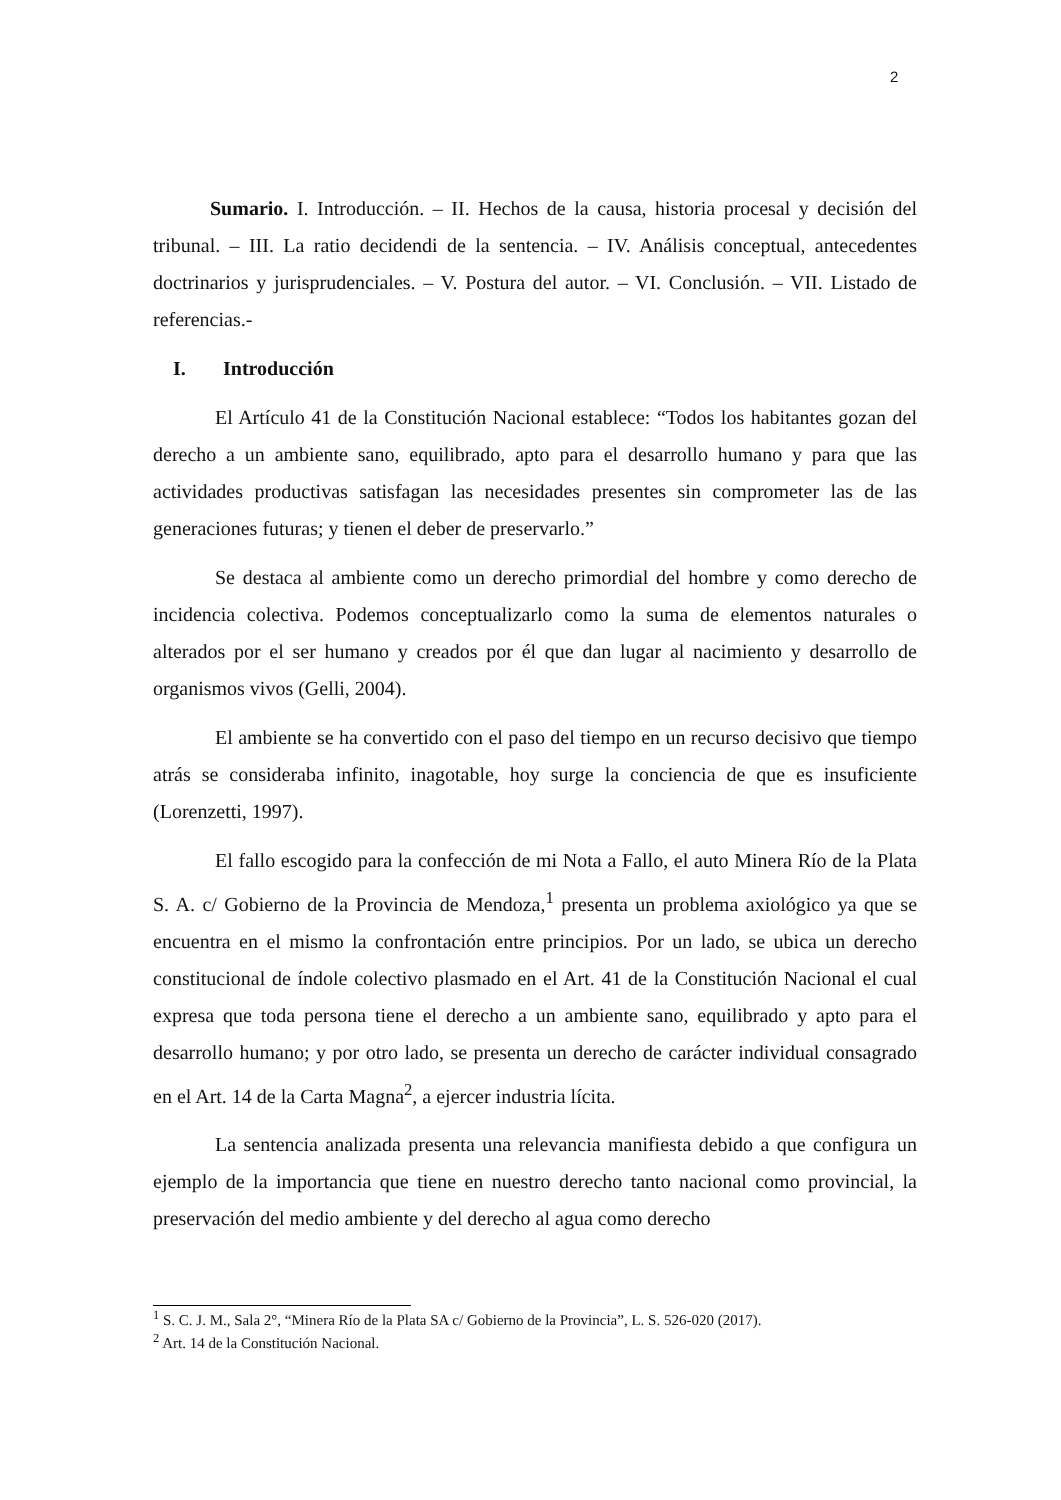2
Sumario. I. Introducción. – II. Hechos de la causa, historia procesal y decisión del tribunal. – III. La ratio decidendi de la sentencia. – IV. Análisis conceptual, antecedentes doctrinarios y jurisprudenciales. – V. Postura del autor. – VI. Conclusión. – VII. Listado de referencias.-
I. Introducción
El Artículo 41 de la Constitución Nacional establece: “Todos los habitantes gozan del derecho a un ambiente sano, equilibrado, apto para el desarrollo humano y para que las actividades productivas satisfagan las necesidades presentes sin comprometer las de las generaciones futuras; y tienen el deber de preservarlo.”
Se destaca al ambiente como un derecho primordial del hombre y como derecho de incidencia colectiva. Podemos conceptualizarlo como la suma de elementos naturales o alterados por el ser humano y creados por él que dan lugar al nacimiento y desarrollo de organismos vivos (Gelli, 2004).
El ambiente se ha convertido con el paso del tiempo en un recurso decisivo que tiempo atrás se consideraba infinito, inagotable, hoy surge la conciencia de que es insuficiente (Lorenzetti, 1997).
El fallo escogido para la confección de mi Nota a Fallo, el auto Minera Río de la Plata S. A. c/ Gobierno de la Provincia de Mendoza,<sup>1</sup> presenta un problema axiológico ya que se encuentra en el mismo la confrontación entre principios. Por un lado, se ubica un derecho constitucional de índole colectivo plasmado en el Art. 41 de la Constitución Nacional el cual expresa que toda persona tiene el derecho a un ambiente sano, equilibrado y apto para el desarrollo humano; y por otro lado, se presenta un derecho de carácter individual consagrado en el Art. 14 de la Carta Magna<sup>2</sup>, a ejercer industria lícita.
La sentencia analizada presenta una relevancia manifiesta debido a que configura un ejemplo de la importancia que tiene en nuestro derecho tanto nacional como provincial, la preservación del medio ambiente y del derecho al agua como derecho
<sup>1</sup> S. C. J. M., Sala 2°, “Minera Río de la Plata SA c/ Gobierno de la Provincia”, L. S. 526-020 (2017).
<sup>2</sup> Art. 14 de la Constitución Nacional.